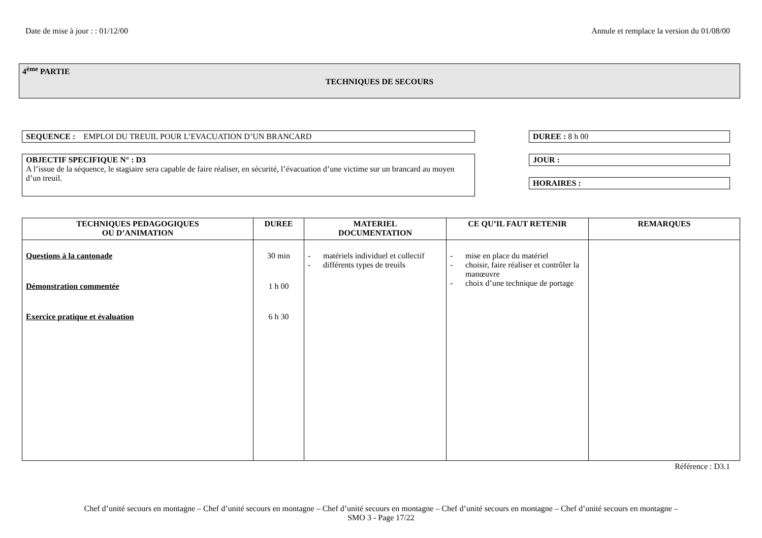Date de mise à jour : : 01/12/00 Annule et remplace la version du 01/08/00
4<sup>ème</sup> PARTIE
TECHNIQUES DE SECOURS
SEQUENCE : EMPLOI DU TREUIL POUR L’EVACUATION D’UN BRANCARD
OBJECTIF SPECIFIQUE N° : D3
A l’issue de la séquence, le stagiaire sera capable de faire réaliser, en sécurité, l’évacuation d’une victime sur un brancard au moyen d’un treuil.
DUREE : 8 h 00
JOUR :
HORAIRES :
| TECHNIQUES PEDAGOGIQUES OU D’ANIMATION | DUREE | MATERIEL DOCUMENTATION | CE QU’IL FAUT RETENIR | REMARQUES |
| --- | --- | --- | --- | --- |
| Questions à la cantonade Démonstration commentée Exercice pratique et évaluation | 30 min 1 h 00 6 h 30 | - matériels individuel et collectif - différents types de treuils | - mise en place du matériel - choisir, faire réaliser et contrôler la manœuvre - choix d’une technique de portage | |
Référence : D3.1
Chef d’unité secours en montagne – Chef d’unité secours en montagne – Chef d’unité secours en montagne – Chef d’unité secours en montagne – Chef d’unité secours en montagne –
SMO 3 - Page 17/22